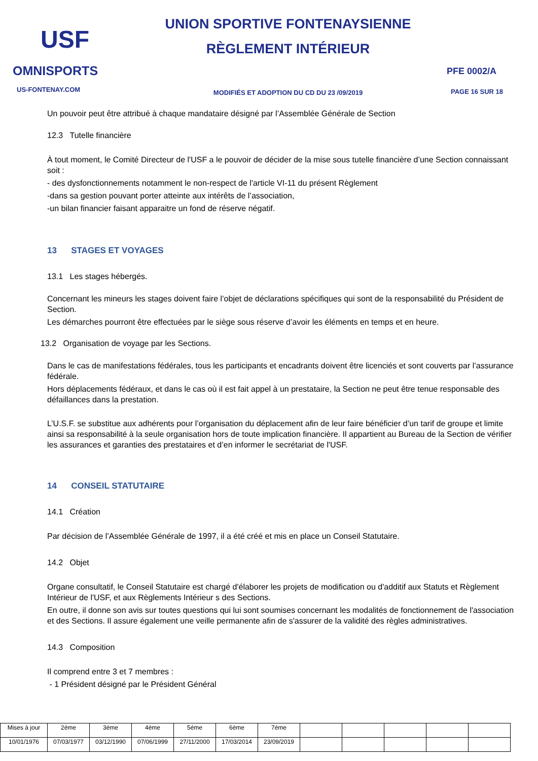USF
OMNISPORTS
US-FONTENAY.COM
UNION SPORTIVE FONTENAYSIENNE
RÈGLEMENT INTÉRIEUR
MODIFIÉS ET ADOPTION DU CD DU 23 /09/2019
PFE 0002/A
PAGE 16 SUR 18
Un pouvoir peut être attribué à chaque mandataire désigné par l’Assemblée Générale de Section
12.3 Tutelle financière
À tout moment, le Comité Directeur de l'USF a le pouvoir de décider de la mise sous tutelle financière d’une Section connaissant soit :
- des dysfonctionnements notamment le non-respect de l'article VI-11 du présent Règlement
-dans sa gestion pouvant porter atteinte aux intérêts de l’association,
-un bilan financier faisant apparaitre un fond de réserve négatif.
13 STAGES ET VOYAGES
13.1 Les stages hébergés.
Concernant les mineurs les stages doivent faire l’objet de déclarations spécifiques qui sont de la responsabilité du Président de Section.
Les démarches pourront être effectuées par le siège sous réserve d’avoir les éléments en temps et en heure.
13.2 Organisation de voyage par les Sections.
Dans le cas de manifestations fédérales, tous les participants et encadrants doivent être licenciés et sont couverts par l’assurance fédérale.
Hors déplacements fédéraux, et dans le cas où il est fait appel à un prestataire, la Section ne peut être tenue responsable des défaillances dans la prestation.
L’U.S.F. se substitue aux adhérents pour l’organisation du déplacement afin de leur faire bénéficier d’un tarif de groupe et limite ainsi sa responsabilité à la seule organisation hors de toute implication financière. Il appartient au Bureau de la Section de vérifier les assurances et garanties des prestataires et d’en informer le secrétariat de l'USF.
14 CONSEIL STATUTAIRE
14.1 Création
Par décision de l’Assemblée Générale de 1997, il a été créé et mis en place un Conseil Statutaire.
14.2 Objet
Organe consultatif, le Conseil Statutaire est chargé d'élaborer les projets de modification ou d'additif aux Statuts et Règlement Intérieur de l'USF, et aux Règlements Intérieur s des Sections.
En outre, il donne son avis sur toutes questions qui lui sont soumises concernant les modalités de fonctionnement de l'association et des Sections. Il assure également une veille permanente afin de s'assurer de la validité des règles administratives.
14.3 Composition
Il comprend entre 3 et 7 membres :
- 1 Président désigné par le Président Général
| Mises à jour | 2éme | 3ème | 4ème | 5éme | 6ème | 7éme | | | | | |
| 10/01/1976 | 07/03/1977 | 03/12/1990 | 07/06/1999 | 27/11/2000 | 17/03/2014 | 23/09/2019 | | | | | |